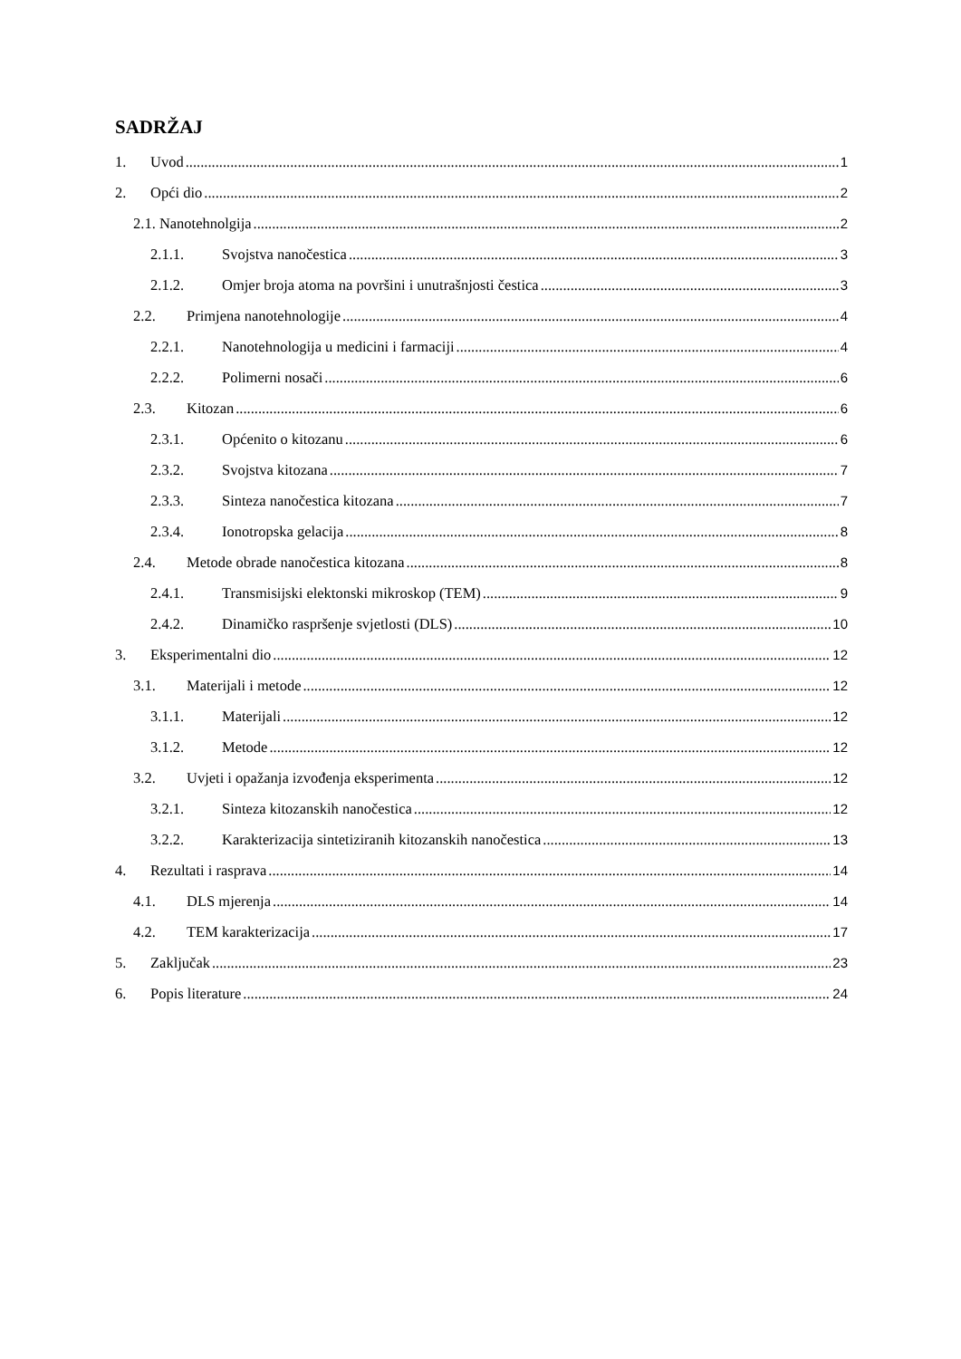SADRŽAJ
1. Uvod 1
2. Opći dio 2
2.1. Nanotehnolgija 2
2.1.1. Svojstva nanočestica 3
2.1.2. Omjer broja atoma na površini i unutrašnjosti čestica 3
2.2. Primjena nanotehnologije 4
2.2.1. Nanotehnologija u medicini i farmaciji 4
2.2.2. Polimerni nosači 6
2.3. Kitozan 6
2.3.1. Općenito o kitozanu 6
2.3.2. Svojstva kitozana 7
2.3.3. Sinteza nanočestica kitozana 7
2.3.4. Ionotropska gelacija 8
2.4. Metode obrade nanočestica kitozana 8
2.4.1. Transmisijski elektonski mikroskop (TEM) 9
2.4.2. Dinamičko raspršenje svjetlosti (DLS) 10
3. Eksperimentalni dio 12
3.1. Materijali i metode 12
3.1.1. Materijali 12
3.1.2. Metode 12
3.2. Uvjeti i opažanja izvođenja eksperimenta 12
3.2.1. Sinteza kitozanskih nanočestica 12
3.2.2. Karakterizacija sintetiziranih kitozanskih nanočestica 13
4. Rezultati i rasprava 14
4.1. DLS mjerenja 14
4.2. TEM karakterizacija 17
5. Zaključak 23
6. Popis literature 24